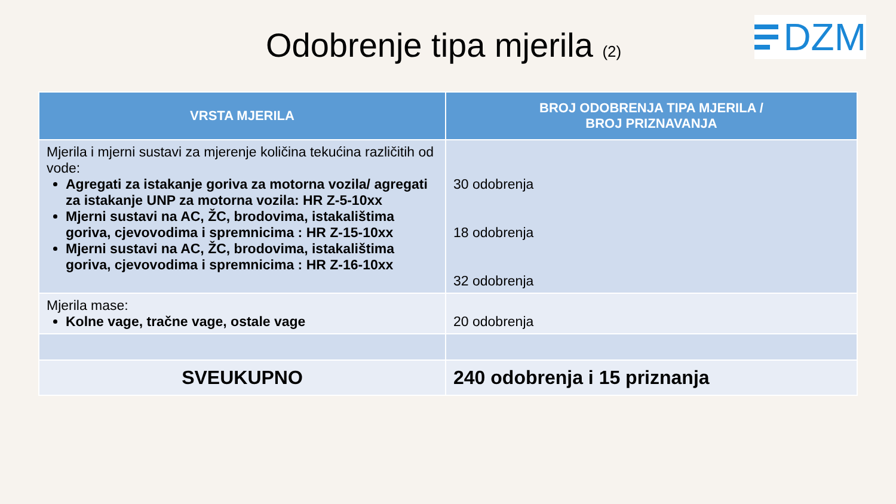Odobrenje tipa mjerila (2)
DZM
| VRSTA MJERILA | BROJ ODOBRENJA TIPA MJERILA / BROJ PRIZNAVANJA |
| --- | --- |
| Mjerila i mjerni sustavi za mjerenje količina tekućina različitih od vode: Agregati za istakanje goriva za motorna vozila/ agregati za istakanje UNP za motorna vozila: HR Z-5-10xx Mjerni sustavi na AC, ŽC, brodovima, istakalištima goriva, cjevovodima i spremnicima : HR Z-15-10xx Mjerni sustavi na AC, ŽC, brodovima, istakalištima goriva, cjevovodima i spremnicima : HR Z-16-10xx | 30 odobrenja 18 odobrenja 32 odobrenja |
| Mjerila mase: Kolne vage, tračne vage, ostale vage | 20 odobrenja |
| SVEUKUPNO | 240 odobrenja i 15 priznanja |